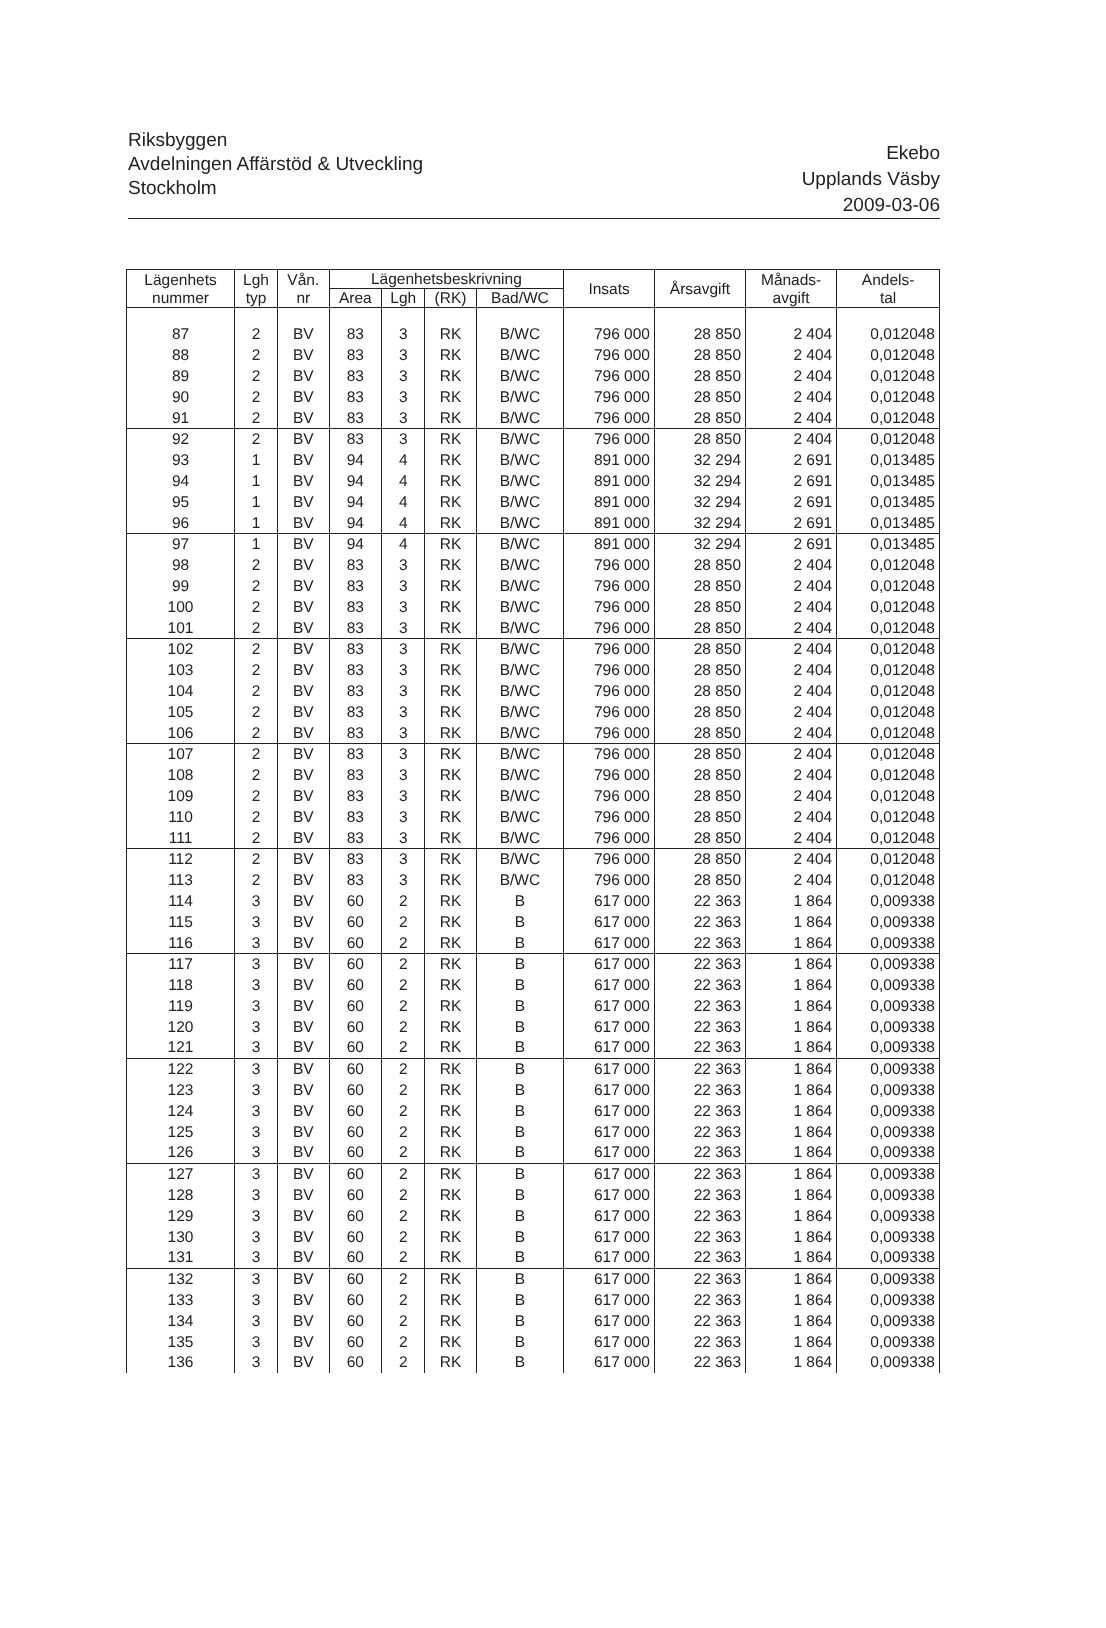Riksbyggen
Avdelningen Affärstöd & Utveckling
Stockholm
Ekebo
Upplands Väsby
2009-03-06
| Lägenhets nummer | Lgh typ | Vån. nr | Lägenhetsbeskrivning | | | | Insats | Årsavgift | Månads- avgift | Andels- tal |
| --- | --- | --- | --- | --- | --- | --- | --- | --- | --- | --- |
| | | | Area | Lgh | (RK) | Bad/WC | | | | |
| 87 | 2 | BV | 83 | 3 | RK | B/WC | 796 000 | 28 850 | 2 404 | 0,012048 |
| 88 | 2 | BV | 83 | 3 | RK | B/WC | 796 000 | 28 850 | 2 404 | 0,012048 |
| 89 | 2 | BV | 83 | 3 | RK | B/WC | 796 000 | 28 850 | 2 404 | 0,012048 |
| 90 | 2 | BV | 83 | 3 | RK | B/WC | 796 000 | 28 850 | 2 404 | 0,012048 |
| 91 | 2 | BV | 83 | 3 | RK | B/WC | 796 000 | 28 850 | 2 404 | 0,012048 |
| 92 | 2 | BV | 83 | 3 | RK | B/WC | 796 000 | 28 850 | 2 404 | 0,012048 |
| 93 | 1 | BV | 94 | 4 | RK | B/WC | 891 000 | 32 294 | 2 691 | 0,013485 |
| 94 | 1 | BV | 94 | 4 | RK | B/WC | 891 000 | 32 294 | 2 691 | 0,013485 |
| 95 | 1 | BV | 94 | 4 | RK | B/WC | 891 000 | 32 294 | 2 691 | 0,013485 |
| 96 | 1 | BV | 94 | 4 | RK | B/WC | 891 000 | 32 294 | 2 691 | 0,013485 |
| 97 | 1 | BV | 94 | 4 | RK | B/WC | 891 000 | 32 294 | 2 691 | 0,013485 |
| 98 | 2 | BV | 83 | 3 | RK | B/WC | 796 000 | 28 850 | 2 404 | 0,012048 |
| 99 | 2 | BV | 83 | 3 | RK | B/WC | 796 000 | 28 850 | 2 404 | 0,012048 |
| 100 | 2 | BV | 83 | 3 | RK | B/WC | 796 000 | 28 850 | 2 404 | 0,012048 |
| 101 | 2 | BV | 83 | 3 | RK | B/WC | 796 000 | 28 850 | 2 404 | 0,012048 |
| 102 | 2 | BV | 83 | 3 | RK | B/WC | 796 000 | 28 850 | 2 404 | 0,012048 |
| 103 | 2 | BV | 83 | 3 | RK | B/WC | 796 000 | 28 850 | 2 404 | 0,012048 |
| 104 | 2 | BV | 83 | 3 | RK | B/WC | 796 000 | 28 850 | 2 404 | 0,012048 |
| 105 | 2 | BV | 83 | 3 | RK | B/WC | 796 000 | 28 850 | 2 404 | 0,012048 |
| 106 | 2 | BV | 83 | 3 | RK | B/WC | 796 000 | 28 850 | 2 404 | 0,012048 |
| 107 | 2 | BV | 83 | 3 | RK | B/WC | 796 000 | 28 850 | 2 404 | 0,012048 |
| 108 | 2 | BV | 83 | 3 | RK | B/WC | 796 000 | 28 850 | 2 404 | 0,012048 |
| 109 | 2 | BV | 83 | 3 | RK | B/WC | 796 000 | 28 850 | 2 404 | 0,012048 |
| 110 | 2 | BV | 83 | 3 | RK | B/WC | 796 000 | 28 850 | 2 404 | 0,012048 |
| 111 | 2 | BV | 83 | 3 | RK | B/WC | 796 000 | 28 850 | 2 404 | 0,012048 |
| 112 | 2 | BV | 83 | 3 | RK | B/WC | 796 000 | 28 850 | 2 404 | 0,012048 |
| 113 | 2 | BV | 83 | 3 | RK | B/WC | 796 000 | 28 850 | 2 404 | 0,012048 |
| 114 | 3 | BV | 60 | 2 | RK | B | 617 000 | 22 363 | 1 864 | 0,009338 |
| 115 | 3 | BV | 60 | 2 | RK | B | 617 000 | 22 363 | 1 864 | 0,009338 |
| 116 | 3 | BV | 60 | 2 | RK | B | 617 000 | 22 363 | 1 864 | 0,009338 |
| 117 | 3 | BV | 60 | 2 | RK | B | 617 000 | 22 363 | 1 864 | 0,009338 |
| 118 | 3 | BV | 60 | 2 | RK | B | 617 000 | 22 363 | 1 864 | 0,009338 |
| 119 | 3 | BV | 60 | 2 | RK | B | 617 000 | 22 363 | 1 864 | 0,009338 |
| 120 | 3 | BV | 60 | 2 | RK | B | 617 000 | 22 363 | 1 864 | 0,009338 |
| 121 | 3 | BV | 60 | 2 | RK | B | 617 000 | 22 363 | 1 864 | 0,009338 |
| 122 | 3 | BV | 60 | 2 | RK | B | 617 000 | 22 363 | 1 864 | 0,009338 |
| 123 | 3 | BV | 60 | 2 | RK | B | 617 000 | 22 363 | 1 864 | 0,009338 |
| 124 | 3 | BV | 60 | 2 | RK | B | 617 000 | 22 363 | 1 864 | 0,009338 |
| 125 | 3 | BV | 60 | 2 | RK | B | 617 000 | 22 363 | 1 864 | 0,009338 |
| 126 | 3 | BV | 60 | 2 | RK | B | 617 000 | 22 363 | 1 864 | 0,009338 |
| 127 | 3 | BV | 60 | 2 | RK | B | 617 000 | 22 363 | 1 864 | 0,009338 |
| 128 | 3 | BV | 60 | 2 | RK | B | 617 000 | 22 363 | 1 864 | 0,009338 |
| 129 | 3 | BV | 60 | 2 | RK | B | 617 000 | 22 363 | 1 864 | 0,009338 |
| 130 | 3 | BV | 60 | 2 | RK | B | 617 000 | 22 363 | 1 864 | 0,009338 |
| 131 | 3 | BV | 60 | 2 | RK | B | 617 000 | 22 363 | 1 864 | 0,009338 |
| 132 | 3 | BV | 60 | 2 | RK | B | 617 000 | 22 363 | 1 864 | 0,009338 |
| 133 | 3 | BV | 60 | 2 | RK | B | 617 000 | 22 363 | 1 864 | 0,009338 |
| 134 | 3 | BV | 60 | 2 | RK | B | 617 000 | 22 363 | 1 864 | 0,009338 |
| 135 | 3 | BV | 60 | 2 | RK | B | 617 000 | 22 363 | 1 864 | 0,009338 |
| 136 | 3 | BV | 60 | 2 | RK | B | 617 000 | 22 363 | 1 864 | 0,009338 |